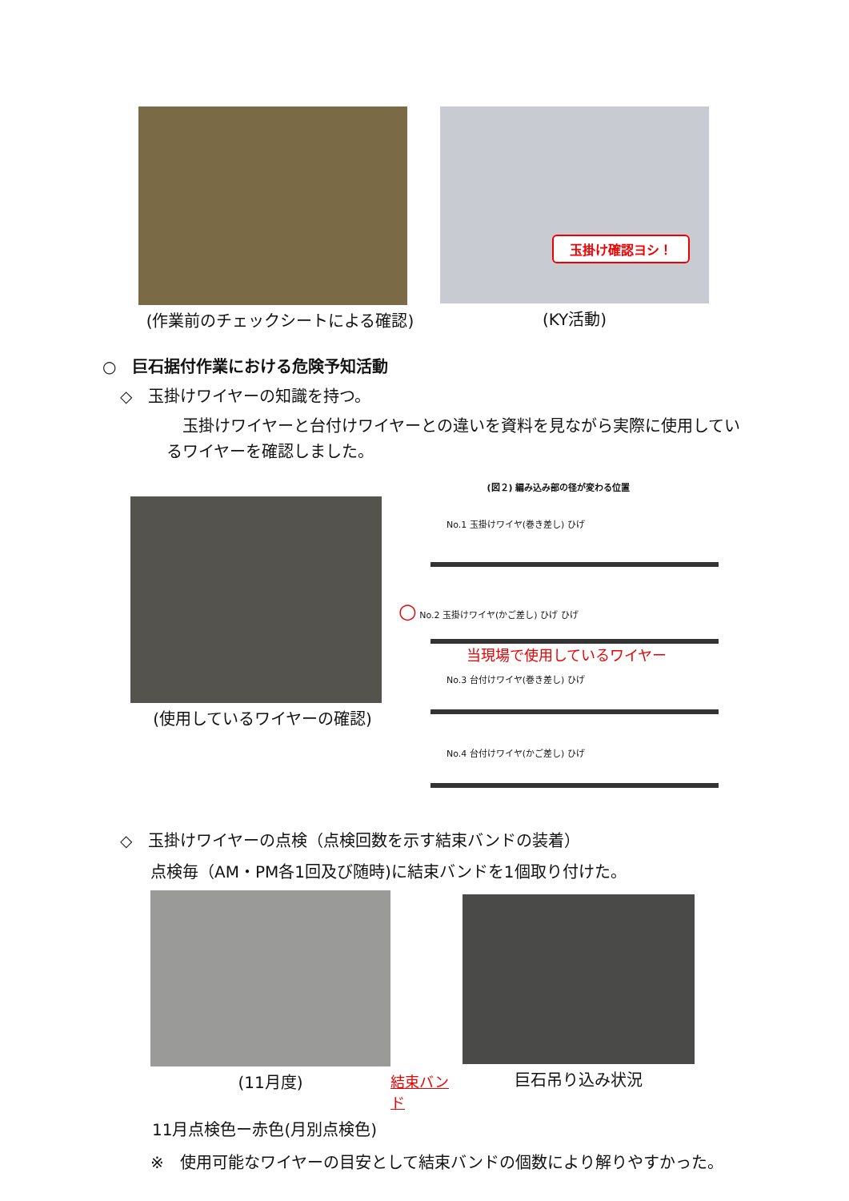(作業前のチェックシートによる確認)
玉掛け確認ヨシ！
(KY活動)
○　巨石据付作業における危険予知活動
◇　玉掛けワイヤーの知識を持つ。
　玉掛けワイヤーと台付けワイヤーとの違いを資料を見ながら実際に使用しているワイヤーを確認しました。
(使用しているワイヤーの確認)
(図２) 編み込み部の径が変わる位置
No.1 玉掛けワイヤ(巻き差し) ひげ
○ No.2 玉掛けワイヤ(かご差し) ひげ ひげ
当現場で使用しているワイヤー
No.3 台付けワイヤ(巻き差し) ひげ
No.4 台付けワイヤ(かご差し) ひげ
◇　玉掛けワイヤーの点検（点検回数を示す結束バンドの装着）
点検毎（AM・PM各1回及び随時)に結束バンドを1個取り付けた。
(11月度)
結束バンド
巨石吊り込み状況
11月点検色ー赤色(月別点検色)
※　使用可能なワイヤーの目安として結束バンドの個数により解りやすかった。